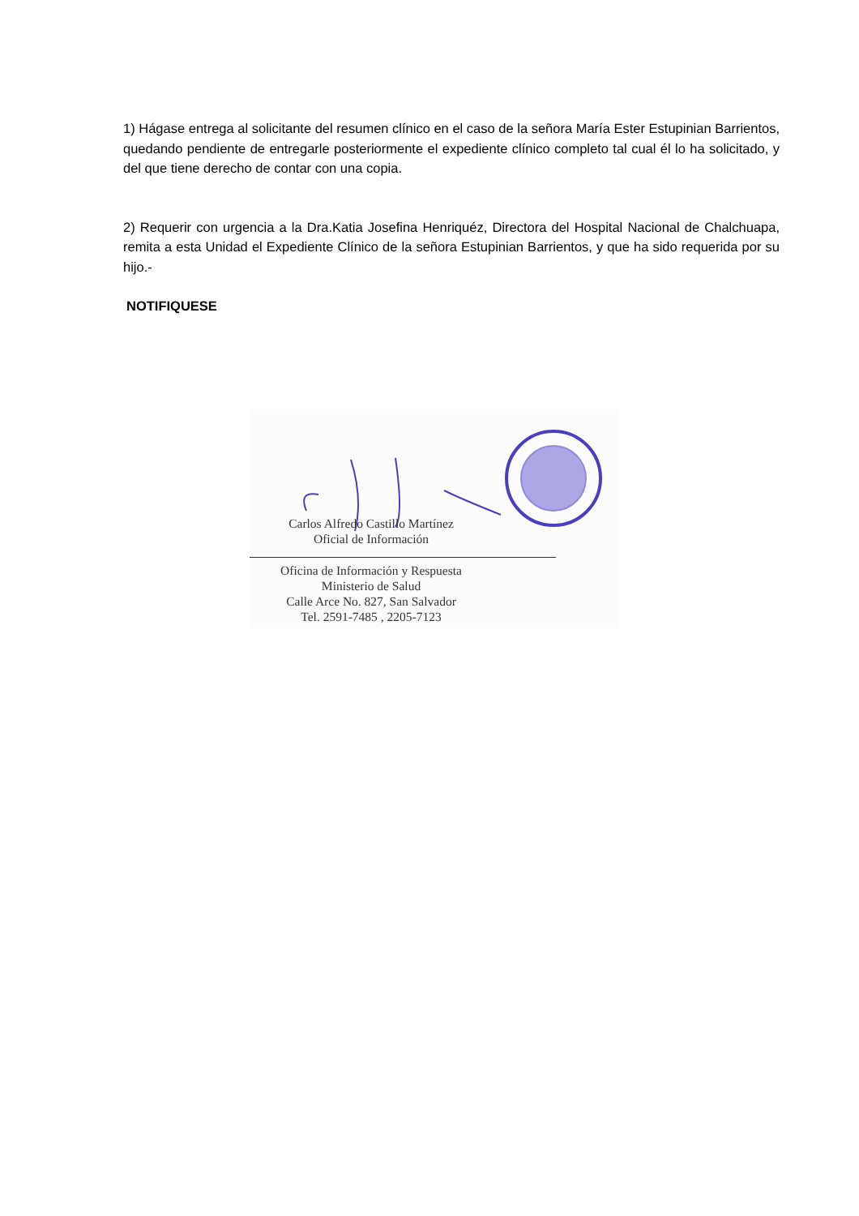1) Hágase entrega al solicitante del resumen clínico en el caso de la señora María Ester Estupinian Barrientos, quedando pendiente de entregarle posteriormente el expediente clínico completo tal cual él lo ha solicitado, y del que tiene derecho de contar con una copia.
2) Requerir con urgencia a la Dra.Katia Josefina Henriquéz, Directora del Hospital Nacional de Chalchuapa, remita a esta Unidad el Expediente Clínico de la señora Estupinian Barrientos, y que ha sido requerida por su hijo.-
NOTIFIQUESE
Carlos Alfredo Castillo Martínez
Oficial de Información
Oficina de Información y Respuesta
Ministerio de Salud
Calle Arce No. 827, San Salvador
Tel. 2591-7485 , 2205-7123